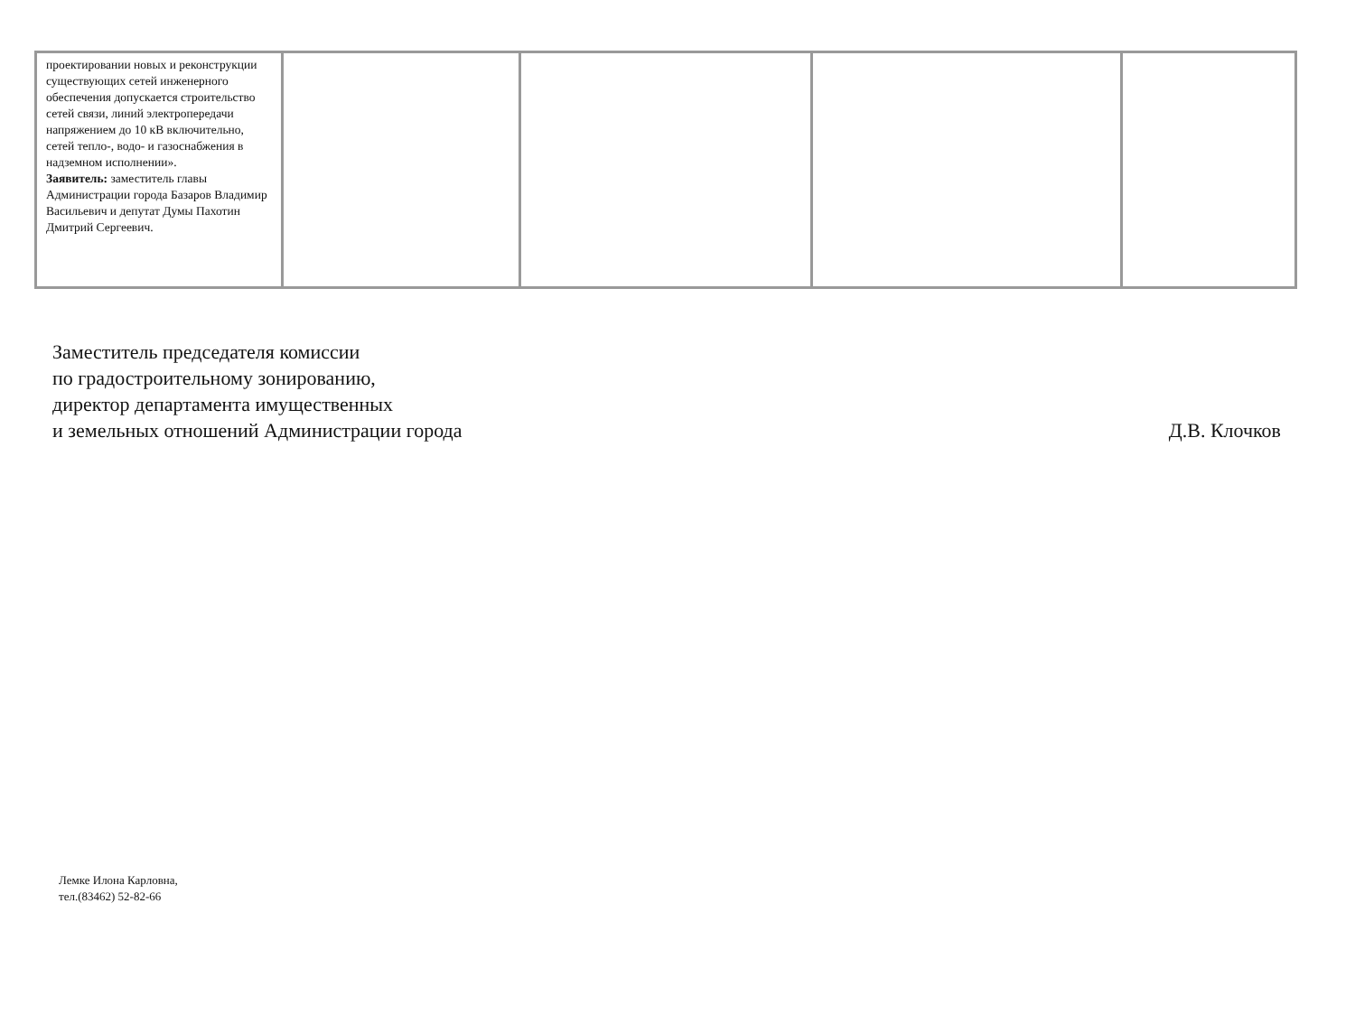| проектировании новых и реконструкции существующих сетей инженерного обеспечения допускается строительство сетей связи, линий электропередачи напряжением до 10 кВ включительно, сетей тепло-, водо- и газоснабжения в надземном исполнении». Заявитель: заместитель главы Администрации города Базаров Владимир Васильевич и депутат Думы Пахотин Дмитрий Сергеевич. | | | | |
Заместитель председателя комиссии
по градостроительному зонированию,
директор департамента имущественных
и земельных отношений Администрации города
Д.В. Клочков
Лемке Илона Карловна,
тел.(83462) 52-82-66